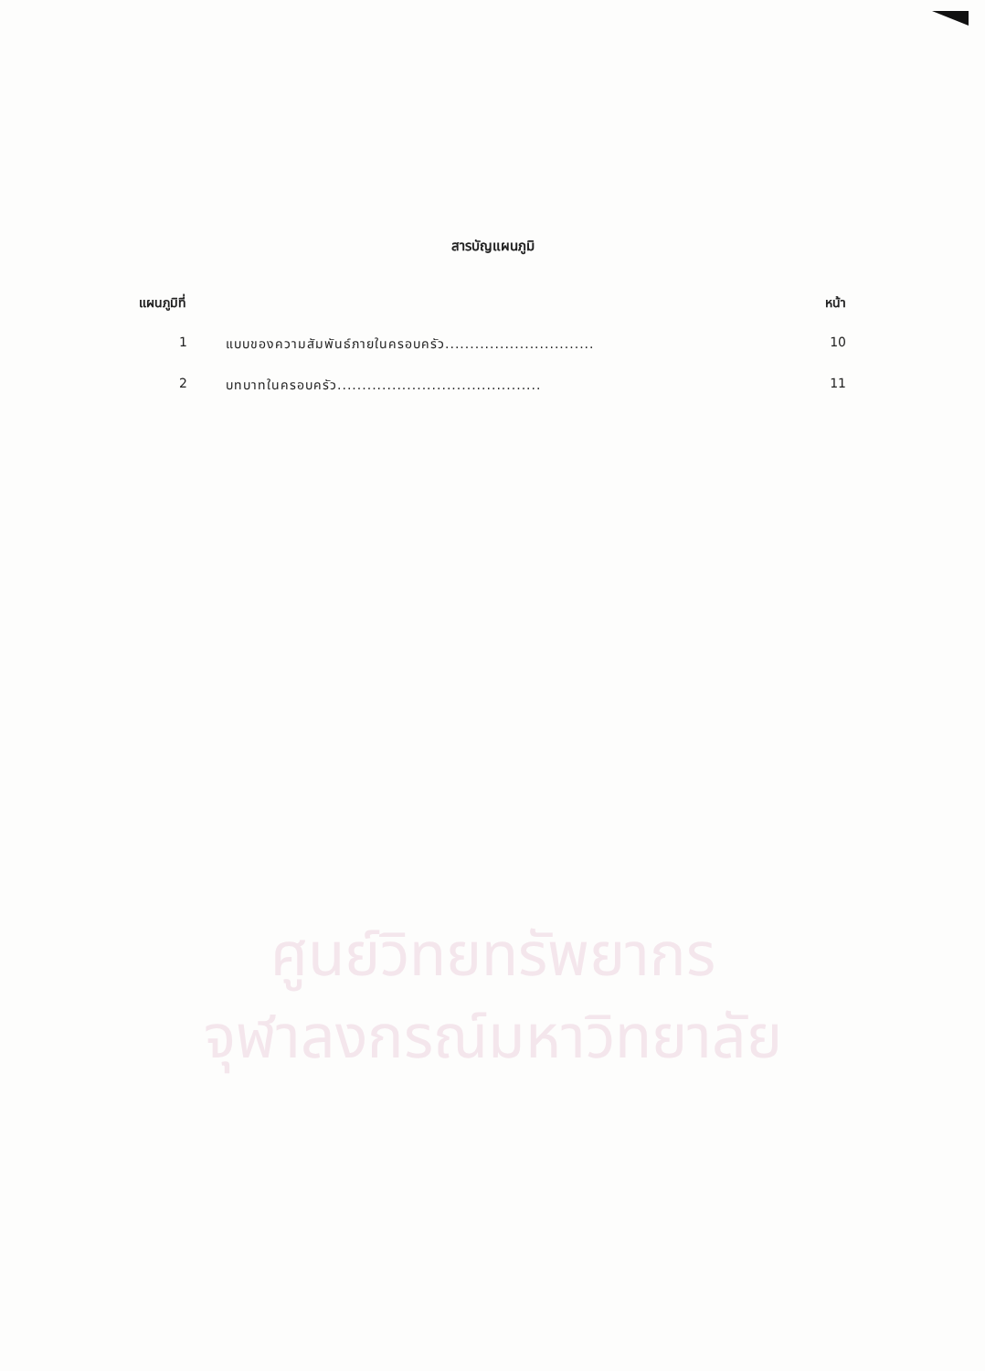ศูนย์วิทยทรัพยากร
จุฬาลงกรณ์มหาวิทยาลัย
สารบัญแผนภูมิ
แผนภูมิที่ หน้า
1 แบบของความสัมพันธ์ภายในครอบครัว.............................. 10
2 บทบาทในครอบครัว......................................... 11